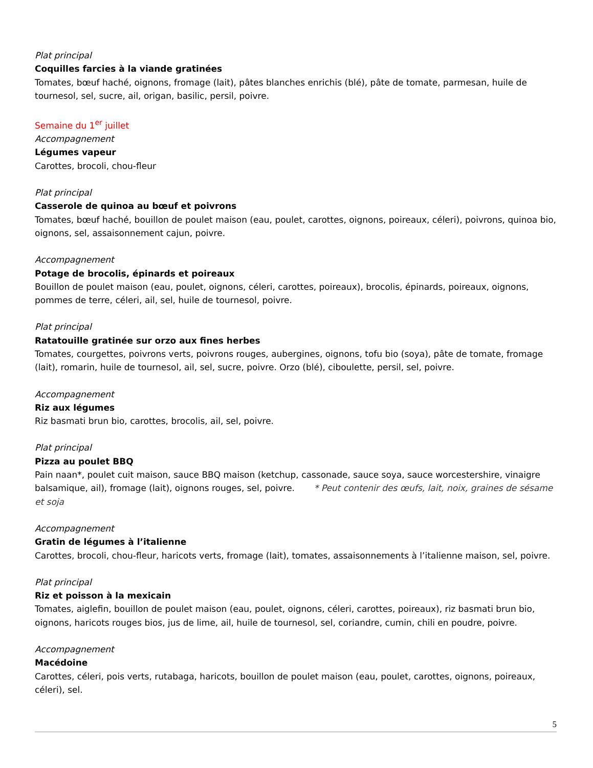Plat principal
Coquilles farcies à la viande gratinées
Tomates, bœuf haché, oignons, fromage (lait), pâtes blanches enrichis (blé), pâte de tomate, parmesan, huile de tournesol, sel, sucre, ail, origan, basilic, persil, poivre.
Semaine du 1<sup>er</sup> juillet
Accompagnement
Légumes vapeur
Carottes, brocoli, chou-fleur
Plat principal
Casserole de quinoa au bœuf et poivrons
Tomates, bœuf haché, bouillon de poulet maison (eau, poulet, carottes, oignons, poireaux, céleri), poivrons, quinoa bio, oignons, sel, assaisonnement cajun, poivre.
Accompagnement
Potage de brocolis, épinards et poireaux
Bouillon de poulet maison (eau, poulet, oignons, céleri, carottes, poireaux), brocolis, épinards, poireaux, oignons, pommes de terre, céleri, ail, sel, huile de tournesol, poivre.
Plat principal
Ratatouille gratinée sur orzo aux fines herbes
Tomates, courgettes, poivrons verts, poivrons rouges, aubergines, oignons, tofu bio (soya), pâte de tomate, fromage (lait), romarin, huile de tournesol, ail, sel, sucre, poivre. Orzo (blé), ciboulette, persil, sel, poivre.
Accompagnement
Riz aux légumes
Riz basmati brun bio, carottes, brocolis, ail, sel, poivre.
Plat principal
Pizza au poulet BBQ
Pain naan*, poulet cuit maison, sauce BBQ maison (ketchup, cassonade, sauce soya, sauce worcestershire, vinaigre balsamique, ail), fromage (lait), oignons rouges, sel, poivre. * Peut contenir des œufs, lait, noix, graines de sésame et soja
Accompagnement
Gratin de légumes à l’italienne
Carottes, brocoli, chou-fleur, haricots verts, fromage (lait), tomates, assaisonnements à l’italienne maison, sel, poivre.
Plat principal
Riz et poisson à la mexicain
Tomates, aiglefin, bouillon de poulet maison (eau, poulet, oignons, céleri, carottes, poireaux), riz basmati brun bio, oignons, haricots rouges bios, jus de lime, ail, huile de tournesol, sel, coriandre, cumin, chili en poudre, poivre.
Accompagnement
Macédoine
Carottes, céleri, pois verts, rutabaga, haricots, bouillon de poulet maison (eau, poulet, carottes, oignons, poireaux, céleri), sel.
5